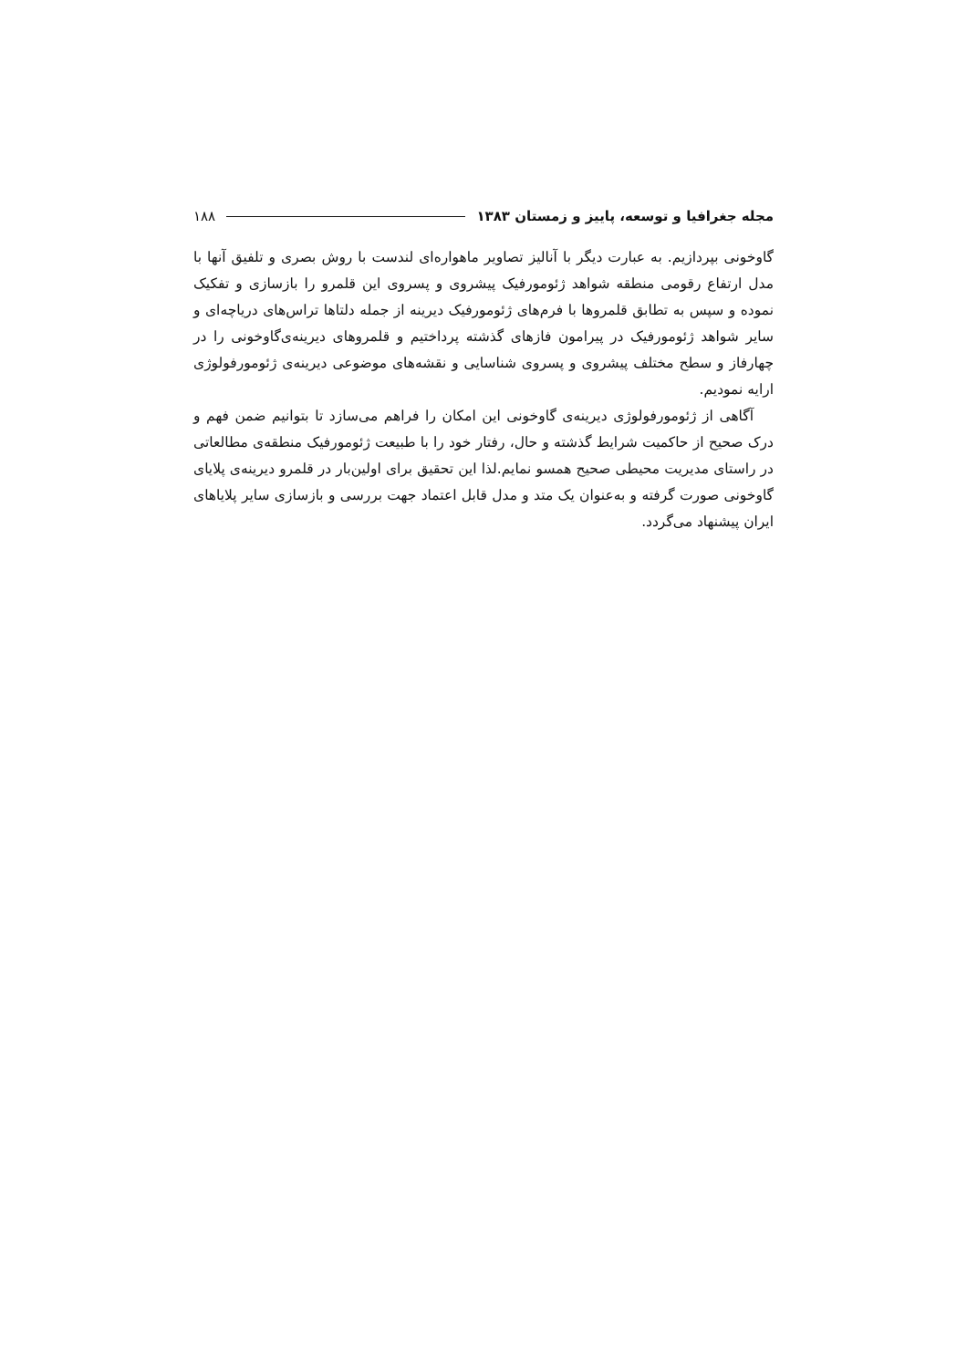مجله جغرافیا و توسعه، پاییز و زمستان ۱۳۸۳ ۱۸۸
گاوخونی بپردازیم. به عبارت دیگر با آنالیز تصاویر ماهواره‌ای لندست با روش بصری و تلفیق آنها با مدل ارتفاع رقومی منطقه شواهد ژئومورفیک پیشروی و پسروی این قلمرو را بازسازی و تفکیک نموده و سپس به تطابق قلمروها با فرم‌های ژئومورفیک دیرینه از جمله دلتاها تراس‌های دریاچه‌ای و سایر شواهد ژئومورفیک در پیرامون فازهای گذشته پرداختیم و قلمروهای دیرینه‌ی‌گاوخونی را در چهارفاز و سطح مختلف پیشروی و پسروی شناسایی و نقشه‌های موضوعی دیرینه‌ی ژئومورفولوژی ارایه نمودیم.
آگاهی از ژئومورفولوژی دیرینه‌ی گاوخونی این امکان را فراهم می‌سازد تا بتوانیم ضمن فهم و درک صحیح از حاکمیت شرایط گذشته و حال، رفتار خود را با طبیعت ژئومورفیک منطقه‌ی مطالعاتی در راستای مدیریت محیطی صحیح همسو نمایم.لذا این تحقیق برای اولین‌بار در قلمرو دیرینه‌ی پلایای گاوخونی صورت گرفته و به‌عنوان یک متد و مدل قابل اعتماد جهت بررسی و بازسازی سایر پلایاهای ایران پیشنهاد می‌گردد.